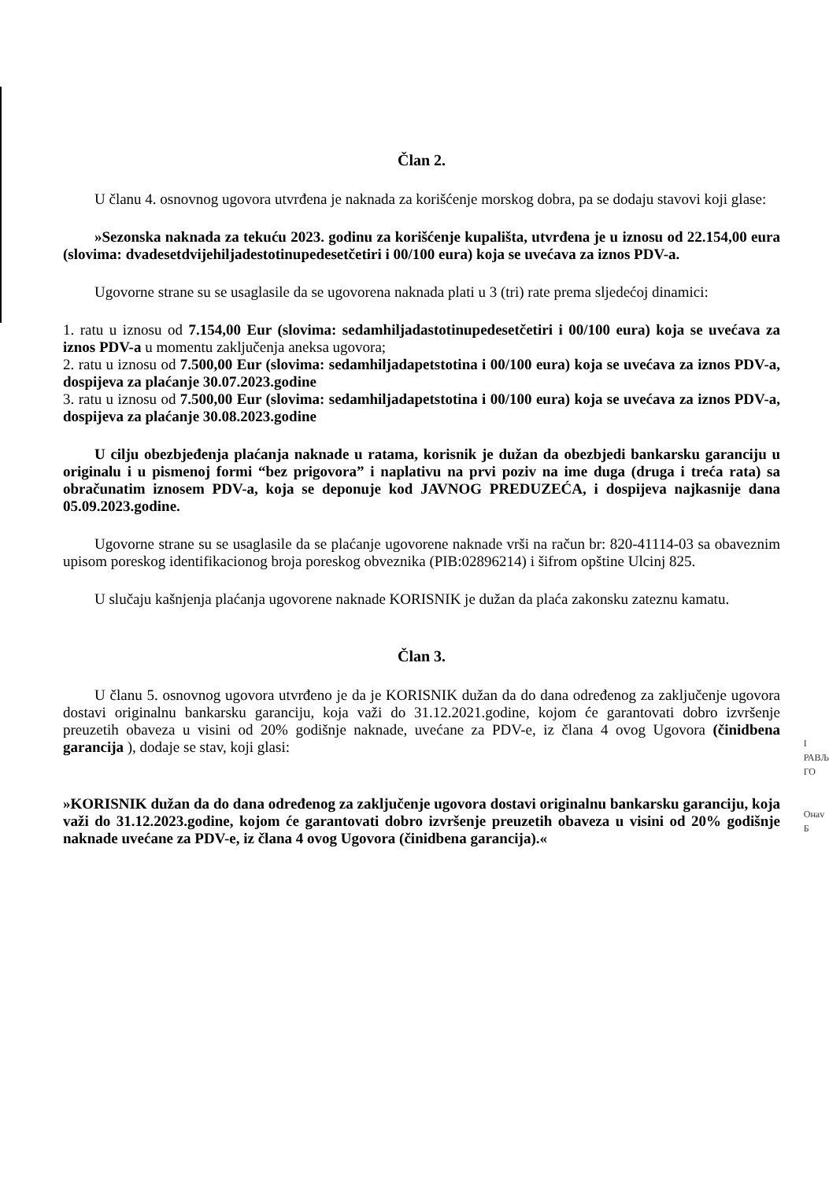Član 2.
U članu 4. osnovnog ugovora utvrđena je naknada za korišćenje morskog dobra, pa se dodaju stavovi koji glase:
»Sezonska naknada za tekuću 2023. godinu za korišćenje kupališta, utvrđena je u iznosu od 22.154,00 eura (slovima: dvadesetdvijehiljadestotinupedesetčetiri i 00/100 eura) koja se uvećava za iznos PDV-a.
Ugovorne strane su se usaglasile da se ugovorena naknada plati u 3 (tri) rate prema sljedećoj dinamici:
1. ratu u iznosu od 7.154,00 Eur (slovima: sedamhiljadastotinupedesetčetiri i 00/100 eura) koja se uvećava za iznos PDV-a u momentu zaključenja aneksa ugovora;
2. ratu u iznosu od 7.500,00 Eur (slovima: sedamhiljadapetstotina i 00/100 eura) koja se uvećava za iznos PDV-a, dospijeva za plaćanje 30.07.2023.godine
3. ratu u iznosu od 7.500,00 Eur (slovima: sedamhiljadapetstotina i 00/100 eura) koja se uvećava za iznos PDV-a, dospijeva za plaćanje 30.08.2023.godine
U cilju obezbjeđenja plaćanja naknade u ratama, korisnik je dužan da obezbjedi bankarsku garanciju u originalu i u pismenoj formi “bez prigovora” i naplativu na prvi poziv na ime duga (druga i treća rata) sa obračunatim iznosem PDV-a, koja se deponuje kod JAVNOG PREDUZEĆA, i dospijeva najkasnije dana 05.09.2023.godine.
Ugovorne strane su se usaglasile da se plaćanje ugovorene naknade vrši na račun br: 820-41114-03 sa obaveznim upisom poreskog identifikacionog broja poreskog obveznika (PIB:02896214) i šifrom opštine Ulcinj 825.
U slučaju kašnjenja plaćanja ugovorene naknade KORISNIK je dužan da plaća zakonsku zateznu kamatu.
Član 3.
U članu 5. osnovnog ugovora utvrđeno je da je KORISNIK dužan da do dana određenog za zaključenje ugovora dostavi originalnu bankarsku garanciju, koja važi do 31.12.2021.godine, kojom će garantovati dobro izvršenje preuzetih obaveza u visini od 20% godišnje naknade, uvećane za PDV-e, iz člana 4 ovog Ugovora (činidbena garancija ), dodaje se stav, koji glasi:
»KORISNIK dužan da do dana određenog za zaključenje ugovora dostavi originalnu bankarsku garanciju, koja važi do 31.12.2023.godine, kojom će garantovati dobro izvršenje preuzetih obaveza u visini od 20% godišnje naknade uvećane za PDV-e, iz člana 4 ovog Ugovora (činidbena garancija).«
I
РАВЉ
ГО
Онаv
Б